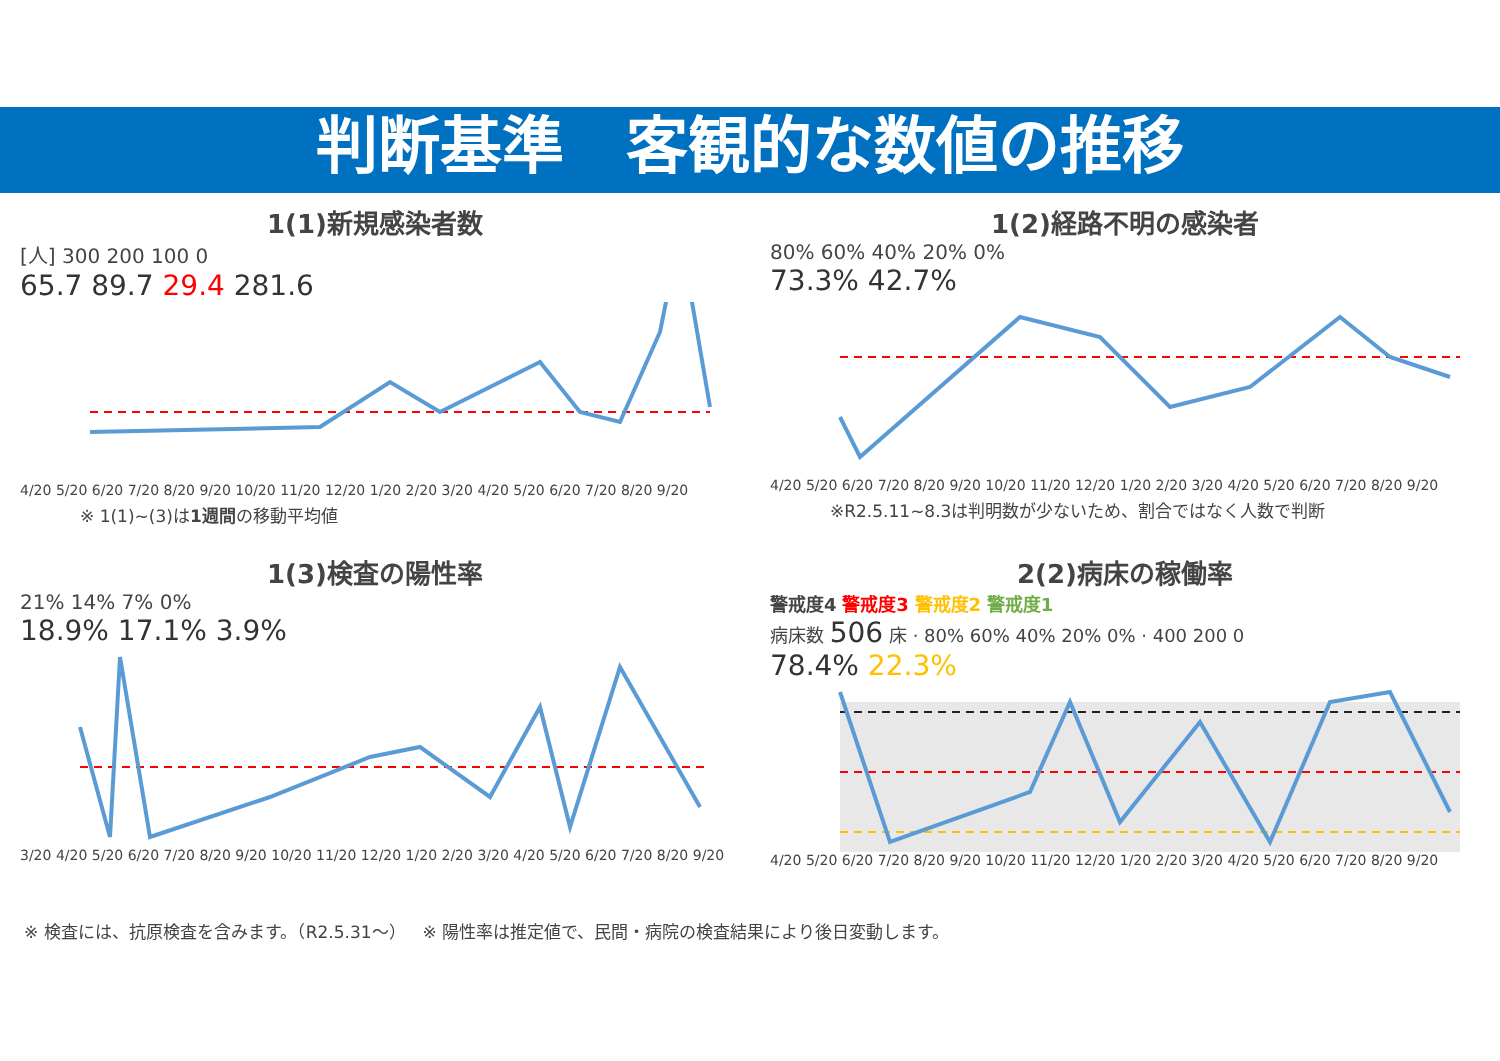判断基準　客観的な数値の推移
1(1)新規感染者数
[人] 300 200 100 0
65.7 89.7 29.4 281.6
4/20 5/20 6/20 7/20 8/20 9/20 10/20 11/20 12/20 1/20 2/20 3/20 4/20 5/20 6/20 7/20 8/20 9/20
※ 1(1)~(3)は1週間の移動平均値
1(2)経路不明の感染者
80% 60% 40% 20% 0%
73.3% 42.7%
4/20 5/20 6/20 7/20 8/20 9/20 10/20 11/20 12/20 1/20 2/20 3/20 4/20 5/20 6/20 7/20 8/20 9/20
※R2.5.11~8.3は判明数が少ないため、割合ではなく人数で判断
1(3)検査の陽性率
21% 14% 7% 0%
18.9% 17.1% 3.9%
3/20 4/20 5/20 6/20 7/20 8/20 9/20 10/20 11/20 12/20 1/20 2/20 3/20 4/20 5/20 6/20 7/20 8/20 9/20
2(2)病床の稼働率
警戒度4 警戒度3 警戒度2 警戒度1
病床数 506 床 · 80% 60% 40% 20% 0% · 400 200 0
78.4% 22.3%
4/20 5/20 6/20 7/20 8/20 9/20 10/20 11/20 12/20 1/20 2/20 3/20 4/20 5/20 6/20 7/20 8/20 9/20
※ 検査には、抗原検査を含みます。（R2.5.31～）　※ 陽性率は推定値で、民間・病院の検査結果により後日変動します。